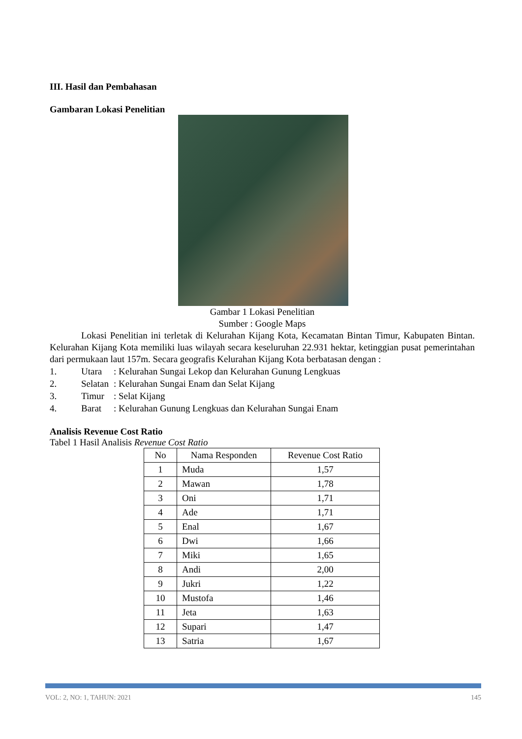III. Hasil dan Pembahasan
Gambaran Lokasi Penelitian
Gambar 1 Lokasi Penelitian
Sumber : Google Maps
Lokasi Penelitian ini terletak di Kelurahan Kijang Kota, Kecamatan Bintan Timur, Kabupaten Bintan. Kelurahan Kijang Kota memiliki luas wilayah secara keseluruhan 22.931 hektar, ketinggian pusat pemerintahan dari permukaan laut 157m. Secara geografis Kelurahan Kijang Kota berbatasan dengan :
1. Utara: Kelurahan Sungai Lekop dan Kelurahan Gunung Lengkuas
2. Selatan: Kelurahan Sungai Enam dan Selat Kijang
3. Timur: Selat Kijang
4. Barat: Kelurahan Gunung Lengkuas dan Kelurahan Sungai Enam
Analisis Revenue Cost Ratio
Tabel 1 Hasil Analisis Revenue Cost Ratio
| No | Nama Responden | Revenue Cost Ratio |
| --- | --- | --- |
| 1 | Muda | 1,57 |
| 2 | Mawan | 1,78 |
| 3 | Oni | 1,71 |
| 4 | Ade | 1,71 |
| 5 | Enal | 1,67 |
| 6 | Dwi | 1,66 |
| 7 | Miki | 1,65 |
| 8 | Andi | 2,00 |
| 9 | Jukri | 1,22 |
| 10 | Mustofa | 1,46 |
| 11 | Jeta | 1,63 |
| 12 | Supari | 1,47 |
| 13 | Satria | 1,67 |
VOL: 2, NO: 1, TAHUN: 2021 145